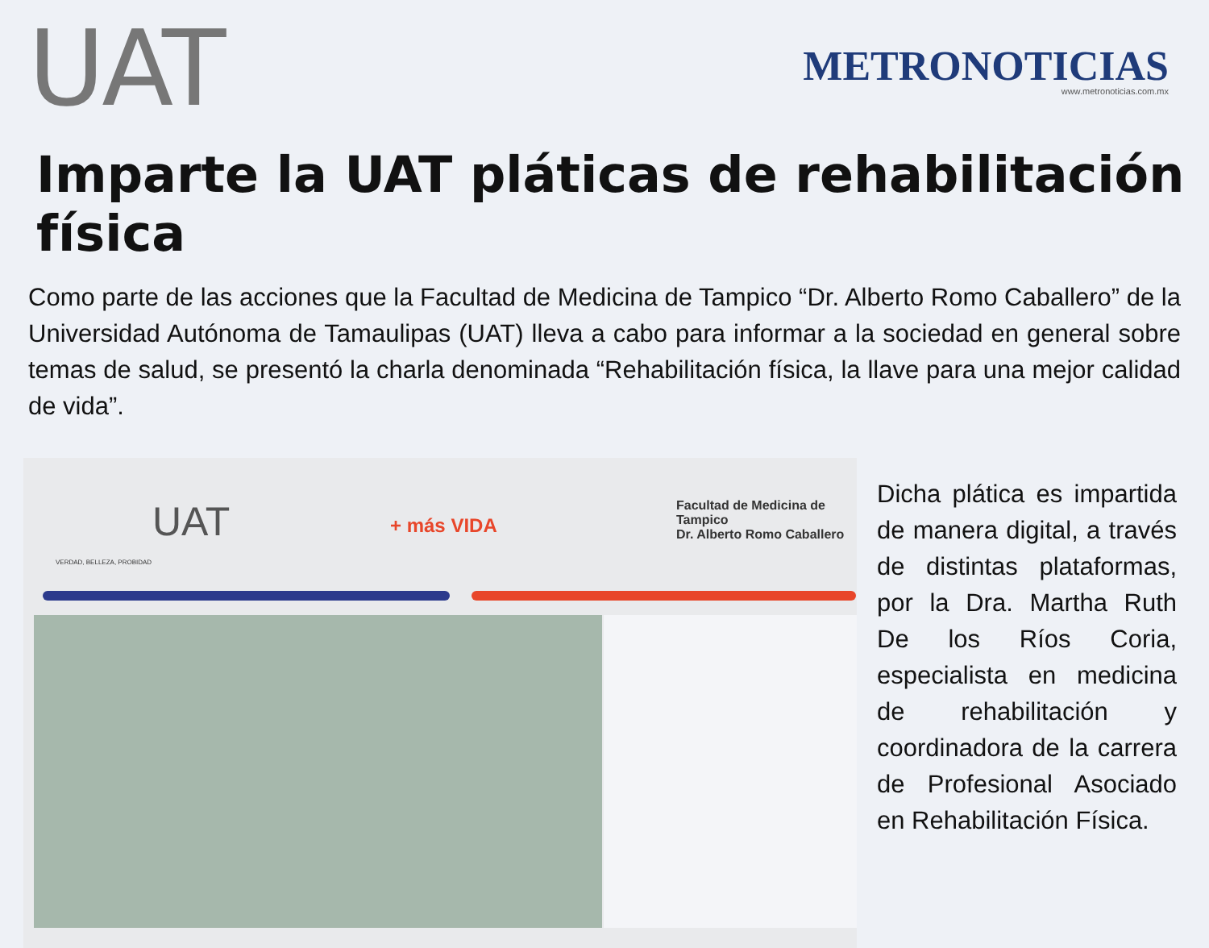UAT
METRONOTICIAS
www.metronoticias.com.mx
Imparte la UAT pláticas de rehabilitación física
Como parte de las acciones que la Facultad de Medicina de Tampico “Dr. Alberto Romo Caballero” de la Universidad Autónoma de Tamaulipas (UAT) lleva a cabo para informar a la sociedad en general sobre temas de salud, se presentó la charla denominada “Rehabilitación física, la llave para una mejor calidad de vida”.
UAT
VERDAD, BELLEZA, PROBIDAD
+ más VIDA
Facultad de Medicina de Tampico
Dr. Alberto Romo Caballero
Dicha plática es impartida de manera digital, a través de distintas plataformas, por la Dra. Martha Ruth De los Ríos Coria, especialista en medicina de rehabilitación y coordinadora de la carrera de Profesional Asociado en Rehabilitación Física.